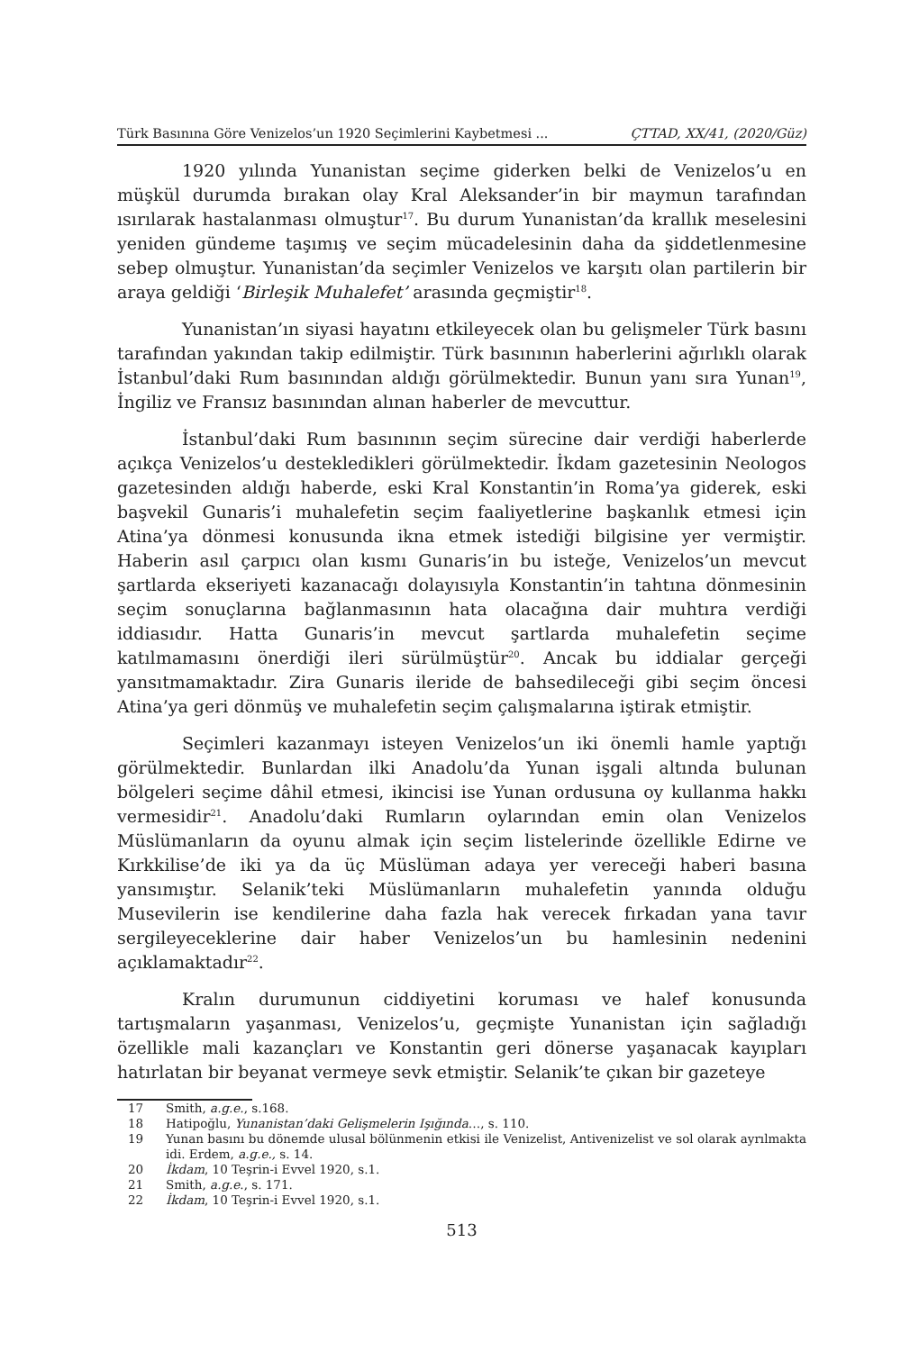Türk Basınına Göre Venizelos’un 1920 Seçimlerini Kaybetmesi ... ÇTTAD, XX/41, (2020/Güz)
1920 yılında Yunanistan seçime giderken belki de Venizelos’u en müşkül durumda bırakan olay Kral Aleksander’in bir maymun tarafından ısırılarak hastalanması olmuştur<sup>17</sup>. Bu durum Yunanistan’da krallık meselesini yeniden gündeme taşımış ve seçim mücadelesinin daha da şiddetlenmesine sebep olmuştur. Yunanistan’da seçimler Venizelos ve karşıtı olan partilerin bir araya geldiği ‘Birleşik Muhalefet’ arasında geçmiştir<sup>18</sup>.
Yunanistan’ın siyasi hayatını etkileyecek olan bu gelişmeler Türk basını tarafından yakından takip edilmiştir. Türk basınının haberlerini ağırlıklı olarak İstanbul’daki Rum basınından aldığı görülmektedir. Bunun yanı sıra Yunan<sup>19</sup>, İngiliz ve Fransız basınından alınan haberler de mevcuttur.
İstanbul’daki Rum basınının seçim sürecine dair verdiği haberlerde açıkça Venizelos’u destekledikleri görülmektedir. İkdam gazetesinin Neologos gazetesinden aldığı haberde, eski Kral Konstantin’in Roma’ya giderek, eski başvekil Gunaris’i muhalefetin seçim faaliyetlerine başkanlık etmesi için Atina’ya dönmesi konusunda ikna etmek istediği bilgisine yer vermiştir. Haberin asıl çarpıcı olan kısmı Gunaris’in bu isteğe, Venizelos’un mevcut şartlarda ekseriyeti kazanacağı dolayısıyla Konstantin’in tahtına dönmesinin seçim sonuçlarına bağlanmasının hata olacağına dair muhtıra verdiği iddiasıdır. Hatta Gunaris’in mevcut şartlarda muhalefetin seçime katılmamasını önerdiği ileri sürülmüştür<sup>20</sup>. Ancak bu iddialar gerçeği yansıtmamaktadır. Zira Gunaris ileride de bahsedileceği gibi seçim öncesi Atina’ya geri dönmüş ve muhalefetin seçim çalışmalarına iştirak etmiştir.
Seçimleri kazanmayı isteyen Venizelos’un iki önemli hamle yaptığı görülmektedir. Bunlardan ilki Anadolu’da Yunan işgali altında bulunan bölgeleri seçime dâhil etmesi, ikincisi ise Yunan ordusuna oy kullanma hakkı vermesidir<sup>21</sup>. Anadolu’daki Rumların oylarından emin olan Venizelos Müslümanların da oyunu almak için seçim listelerinde özellikle Edirne ve Kırkkilise’de iki ya da üç Müslüman adaya yer vereceği haberi basına yansımıştır. Selanik’teki Müslümanların muhalefetin yanında olduğu Musevilerin ise kendilerine daha fazla hak verecek fırkadan yana tavır sergileyeceklerine dair haber Venizelos’un bu hamlesinin nedenini açıklamaktadır<sup>22</sup>.
Kralın durumunun ciddiyetini koruması ve halef konusunda tartışmaların yaşanması, Venizelos’u, geçmişte Yunanistan için sağladığı özellikle mali kazançları ve Konstantin geri dönerse yaşanacak kayıpları hatırlatan bir beyanat vermeye sevk etmiştir. Selanik’te çıkan bir gazeteye
17 Smith, a.g.e., s.168.
18 Hatipoğlu, Yunanistan’daki Gelişmelerin Işığında…, s. 110.
19 Yunan basını bu dönemde ulusal bölünmenin etkisi ile Venizelist, Antivenizelist ve sol olarak ayrılmakta idi. Erdem, a.g.e., s. 14.
20 İkdam, 10 Teşrin-i Evvel 1920, s.1.
21 Smith, a.g.e., s. 171.
22 İkdam, 10 Teşrin-i Evvel 1920, s.1.
513